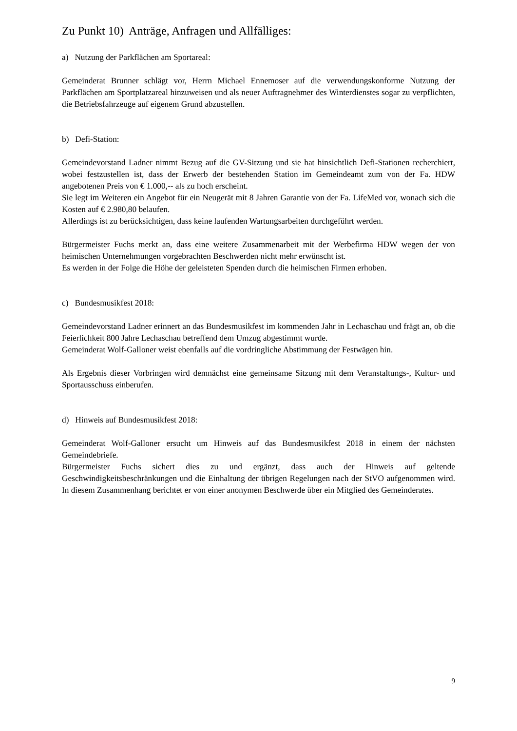Zu Punkt 10) Anträge, Anfragen und Allfälliges:
a) Nutzung der Parkflächen am Sportareal:
Gemeinderat Brunner schlägt vor, Herrn Michael Ennemoser auf die verwendungskonforme Nutzung der Parkflächen am Sportplatzareal hinzuweisen und als neuer Auftragnehmer des Winterdienstes sogar zu verpflichten, die Betriebsfahrzeuge auf eigenem Grund abzustellen.
b) Defi-Station:
Gemeindevorstand Ladner nimmt Bezug auf die GV-Sitzung und sie hat hinsichtlich Defi-Stationen recherchiert, wobei festzustellen ist, dass der Erwerb der bestehenden Station im Gemeindeamt zum von der Fa. HDW angebotenen Preis von € 1.000,-- als zu hoch erscheint.
Sie legt im Weiteren ein Angebot für ein Neugerät mit 8 Jahren Garantie von der Fa. LifeMed vor, wonach sich die Kosten auf € 2.980,80 belaufen.
Allerdings ist zu berücksichtigen, dass keine laufenden Wartungsarbeiten durchgeführt werden.
Bürgermeister Fuchs merkt an, dass eine weitere Zusammenarbeit mit der Werbefirma HDW wegen der von heimischen Unternehmungen vorgebrachten Beschwerden nicht mehr erwünscht ist.
Es werden in der Folge die Höhe der geleisteten Spenden durch die heimischen Firmen erhoben.
c) Bundesmusikfest 2018:
Gemeindevorstand Ladner erinnert an das Bundesmusikfest im kommenden Jahr in Lechaschau und frägt an, ob die Feierlichkeit 800 Jahre Lechaschau betreffend dem Umzug abgestimmt wurde.
Gemeinderat Wolf-Galloner weist ebenfalls auf die vordringliche Abstimmung der Festwägen hin.
Als Ergebnis dieser Vorbringen wird demnächst eine gemeinsame Sitzung mit dem Veranstaltungs-, Kultur- und Sportausschuss einberufen.
d) Hinweis auf Bundesmusikfest 2018:
Gemeinderat Wolf-Galloner ersucht um Hinweis auf das Bundesmusikfest 2018 in einem der nächsten Gemeindebriefe.
Bürgermeister Fuchs sichert dies zu und ergänzt, dass auch der Hinweis auf geltende Geschwindigkeitsbeschränkungen und die Einhaltung der übrigen Regelungen nach der StVO aufgenommen wird. In diesem Zusammenhang berichtet er von einer anonymen Beschwerde über ein Mitglied des Gemeinderates.
9